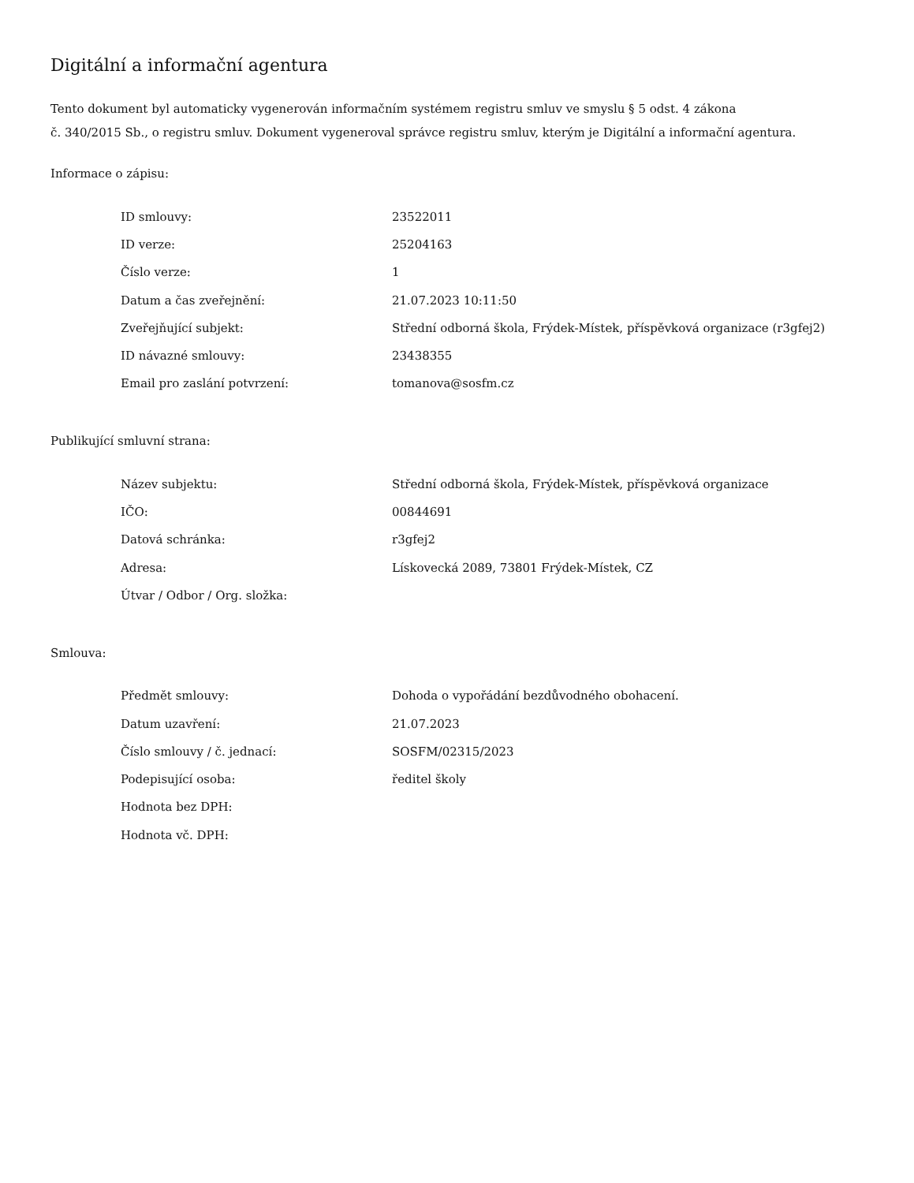Digitální a informační agentura
Tento dokument byl automaticky vygenerován informačním systémem registru smluv ve smyslu § 5 odst. 4 zákona
č. 340/2015 Sb., o registru smluv. Dokument vygeneroval správce registru smluv, kterým je Digitální a informační agentura.
Informace o zápisu:
| ID smlouvy: | 23522011 |
| ID verze: | 25204163 |
| Číslo verze: | 1 |
| Datum a čas zveřejnění: | 21.07.2023 10:11:50 |
| Zveřejňující subjekt: | Střední odborná škola, Frýdek-Místek, příspěvková organizace (r3gfej2) |
| ID návazné smlouvy: | 23438355 |
| Email pro zaslání potvrzení: | tomanova@sosfm.cz |
Publikující smluvní strana:
| Název subjektu: | Střední odborná škola, Frýdek-Místek, příspěvková organizace |
| IČO: | 00844691 |
| Datová schránka: | r3gfej2 |
| Adresa: | Lískovecká 2089, 73801 Frýdek-Místek, CZ |
| Útvar / Odbor / Org. složka: | |
Smlouva:
| Předmět smlouvy: | Dohoda o vypořádání bezdůvodného obohacení. |
| Datum uzavření: | 21.07.2023 |
| Číslo smlouvy / č. jednací: | SOSFM/02315/2023 |
| Podepisující osoba: | ředitel školy |
| Hodnota bez DPH: | |
| Hodnota vč. DPH: | |